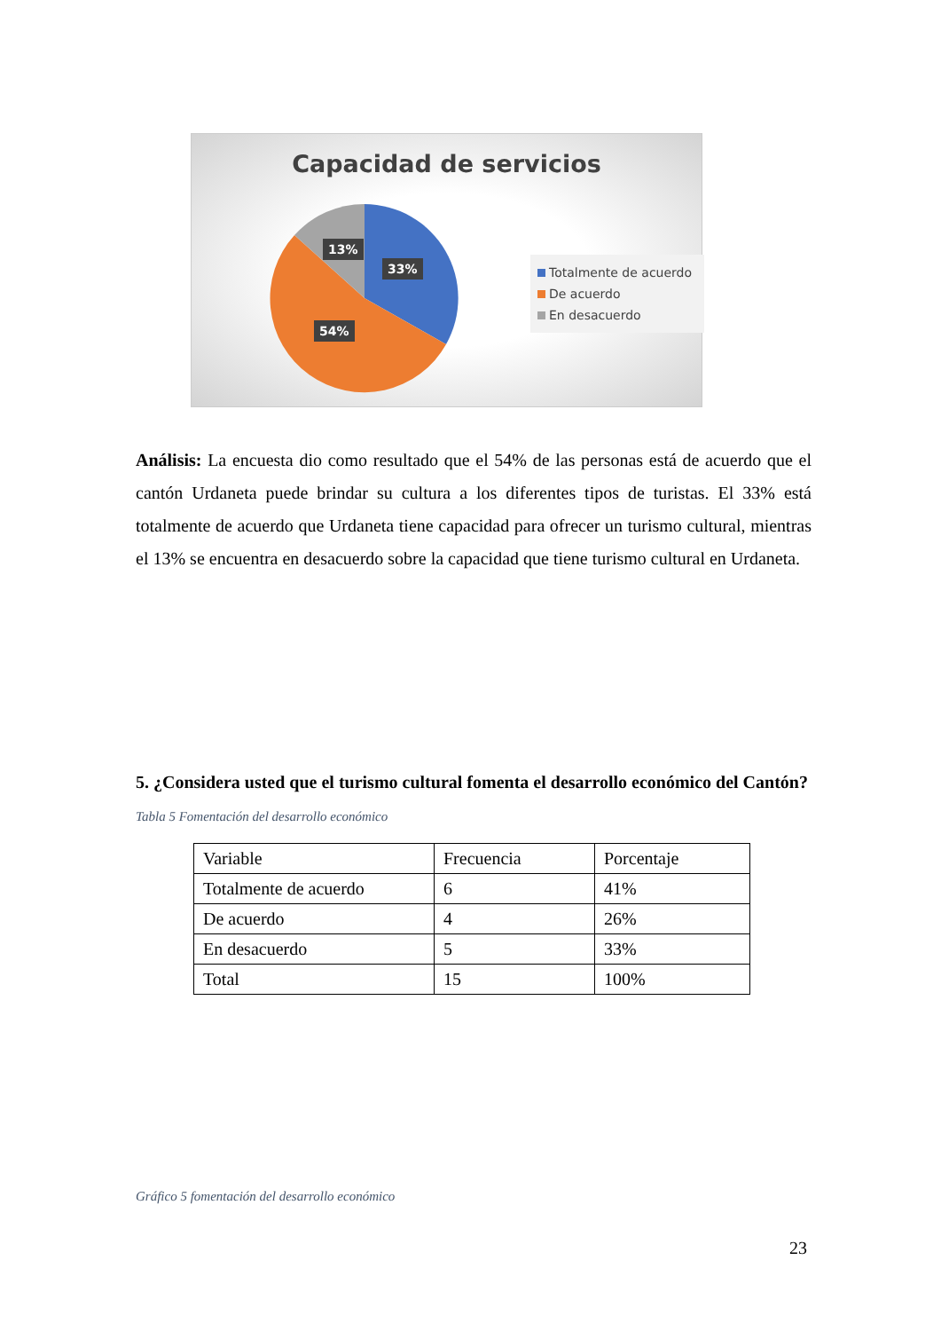Capacidad de servicios
13%
33%
54%
Totalmente de acuerdo
De acuerdo
En desacuerdo
Análisis: La encuesta dio como resultado que el 54% de las personas está de acuerdo que el cantón Urdaneta puede brindar su cultura a los diferentes tipos de turistas. El 33% está totalmente de acuerdo que Urdaneta tiene capacidad para ofrecer un turismo cultural, mientras el 13% se encuentra en desacuerdo sobre la capacidad que tiene turismo cultural en Urdaneta.
5. ¿Considera usted que el turismo cultural fomenta el desarrollo económico del Cantón?
Tabla 5 Fomentación del desarrollo económico
| Variable | Frecuencia | Porcentaje |
| Totalmente de acuerdo | 6 | 41% |
| De acuerdo | 4 | 26% |
| En desacuerdo | 5 | 33% |
| Total | 15 | 100% |
Gráfico 5 fomentación del desarrollo económico
23